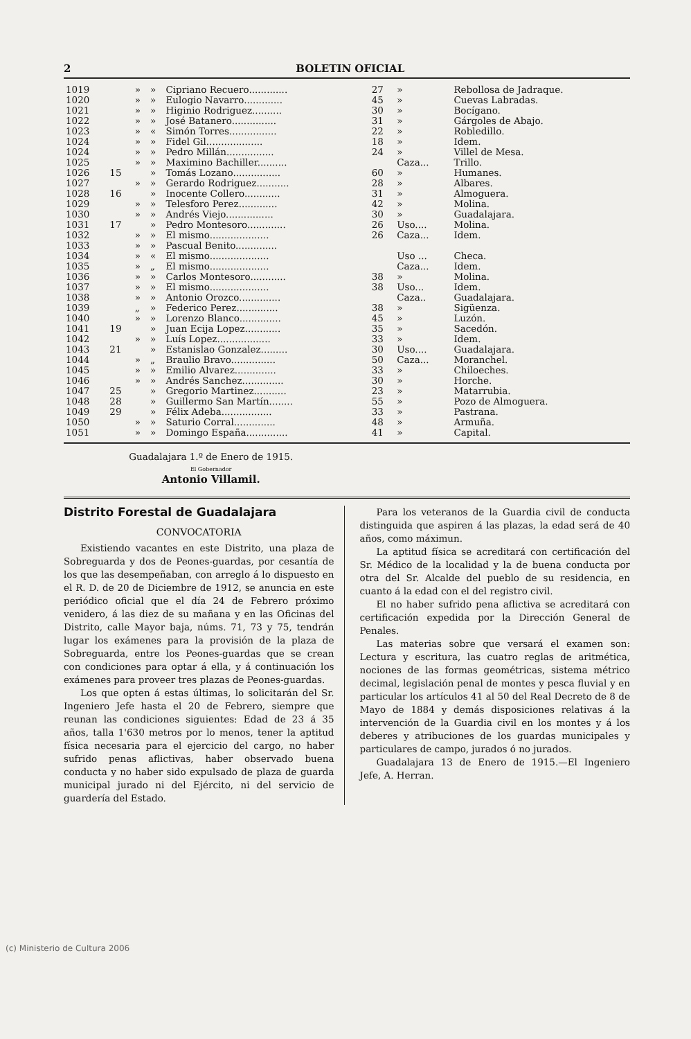2 BOLETIN OFICIAL
| 1019 | | » | » | Cipriano Recuero............. | 27 | » | Rebollosa de Jadraque. |
| 1020 | | » | » | Eulogio Navarro............. | 45 | » | Cuevas Labradas. |
| 1021 | | » | » | Higinio Rodriguez.......... | 30 | » | Bocígano. |
| 1022 | | » | » | José Batanero............... | 31 | » | Gárgoles de Abajo. |
| 1023 | | » | « | Simón Torres................ | 22 | » | Robledillo. |
| 1024 | | » | » | Fidel Gil................... | 18 | » | Idem. |
| 1024 | | » | » | Pedro Millán................ | 24 | » | Villel de Mesa. |
| 1025 | | » | » | Maximino Bachiller.......... | | Caza... | Trillo. |
| 1026 | 15 | | » | Tomás Lozano................ | 60 | » | Humanes. |
| 1027 | | » | » | Gerardo Rodriguez........... | 28 | » | Albares. |
| 1028 | 16 | | » | Inocente Collero............ | 31 | » | Almoguera. |
| 1029 | | » | » | Telesforo Perez............. | 42 | » | Molina. |
| 1030 | | » | » | Andrés Viejo................ | 30 | » | Guadalajara. |
| 1031 | 17 | | » | Pedro Montesoro............. | 26 | Uso.... | Molina. |
| 1032 | | » | » | El mismo.................... | 26 | Caza... | Idem. |
| 1033 | | » | » | Pascual Benito.............. | | | |
| 1034 | | » | « | El mismo.................... | | Uso ... | Checa. |
| 1035 | | » | „ | El mismo.................... | | Caza... | Idem. |
| 1036 | | » | » | Carlos Montesoro............ | 38 | » | Molina. |
| 1037 | | » | » | El mismo.................... | 38 | Uso... | Idem. |
| 1038 | | » | » | Antonio Orozco.............. | | Caza.. | Guadalajara. |
| 1039 | | „ | » | Federico Perez.............. | 38 | » | Sigüenza. |
| 1040 | | » | » | Lorenzo Blanco.............. | 45 | » | Luzón. |
| 1041 | 19 | | » | Juan Ecija Lopez............ | 35 | » | Sacedón. |
| 1042 | | » | » | Luís Lopez.................. | 33 | » | Idem. |
| 1043 | 21 | | » | Estanislao Gonzalez......... | 30 | Uso.... | Guadalajara. |
| 1044 | | » | „ | Braulio Bravo............... | 50 | Caza... | Moranchel. |
| 1045 | | » | » | Emilio Alvarez.............. | 33 | » | Chiloeches. |
| 1046 | | » | » | Andrés Sanchez.............. | 30 | » | Horche. |
| 1047 | 25 | | » | Gregorio Martinez........... | 23 | » | Matarrubia. |
| 1048 | 28 | | » | Guillermo San Martín........ | 55 | » | Pozo de Almoguera. |
| 1049 | 29 | | » | Félix Adeba................. | 33 | » | Pastrana. |
| 1050 | | » | » | Saturio Corral.............. | 48 | » | Armuña. |
| 1051 | | » | » | Domingo España.............. | 41 | » | Capital. |
Guadalajara 1.º de Enero de 1915.
El Gobernador
Antonio Villamil.
Distrito Forestal de Guadalajara
CONVOCATORIA
Existiendo vacantes en este Distrito, una plaza de Sobreguarda y dos de Peones-guardas, por cesantía de los que las desempeñaban, con arreglo á lo dispuesto en el R. D. de 20 de Diciembre de 1912, se anuncia en este periódico oficial que el día 24 de Febrero próximo venidero, á las diez de su mañana y en las Oficinas del Distrito, calle Mayor baja, núms. 71, 73 y 75, tendrán lugar los exámenes para la provisión de la plaza de Sobreguarda, entre los Peones-guardas que se crean con condiciones para optar á ella, y á continuación los exámenes para proveer tres plazas de Peones-guardas.
Los que opten á estas últimas, lo solicitarán del Sr. Ingeniero Jefe hasta el 20 de Febrero, siempre que reunan las condiciones siguientes: Edad de 23 á 35 años, talla 1'630 metros por lo menos, tener la aptitud física necesaria para el ejercicio del cargo, no haber sufrido penas aflictivas, haber observado buena conducta y no haber sido expulsado de plaza de guarda municipal jurado ni del Ejército, ni del servicio de guardería del Estado.
Para los veteranos de la Guardia civil de conducta distinguida que aspiren á las plazas, la edad será de 40 años, como máximun.
La aptitud física se acreditará con certificación del Sr. Médico de la localidad y la de buena conducta por otra del Sr. Alcalde del pueblo de su residencia, en cuanto á la edad con el del registro civil.
El no haber sufrido pena aflictiva se acreditará con certificación expedida por la Dirección General de Penales.
Las materias sobre que versará el examen son: Lectura y escritura, las cuatro reglas de aritmética, nociones de las formas geométricas, sistema métrico decimal, legislación penal de montes y pesca fluvial y en particular los artículos 41 al 50 del Real Decreto de 8 de Mayo de 1884 y demás disposiciones relativas á la intervención de la Guardia civil en los montes y á los deberes y atribuciones de los guardas municipales y particulares de campo, jurados ó no jurados.
Guadalajara 13 de Enero de 1915.—El Ingeniero Jefe, A. Herran.
(c) Ministerio de Cultura 2006